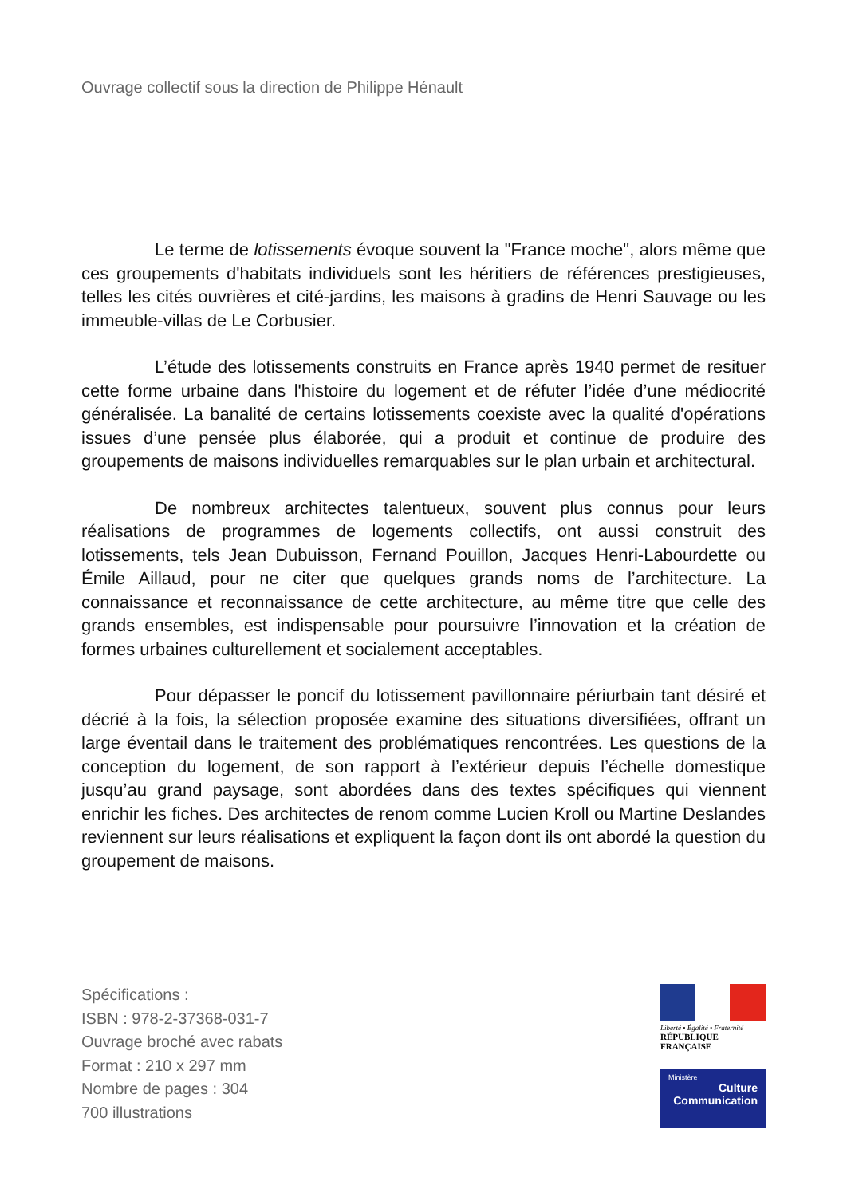Ouvrage collectif sous la direction de Philippe Hénault
Le terme de lotissements évoque souvent la "France moche", alors même que ces groupements d'habitats individuels sont les héritiers de références prestigieuses, telles les cités ouvrières et cité-jardins, les maisons à gradins de Henri Sauvage ou les immeuble-villas de Le Corbusier.
L’étude des lotissements construits en France après 1940 permet de resituer cette forme urbaine dans l'histoire du logement et de réfuter l’idée d’une médiocrité généralisée. La banalité de certains lotissements coexiste avec la qualité d'opérations issues d’une pensée plus élaborée, qui a produit et continue de produire des groupements de maisons individuelles remarquables sur le plan urbain et architectural.
De nombreux architectes talentueux, souvent plus connus pour leurs réalisations de programmes de logements collectifs, ont aussi construit des lotissements, tels Jean Dubuisson, Fernand Pouillon, Jacques Henri-Labourdette ou Émile Aillaud, pour ne citer que quelques grands noms de l’architecture. La connaissance et reconnaissance de cette architecture, au même titre que celle des grands ensembles, est indispensable pour poursuivre l’innovation et la création de formes urbaines culturellement et socialement acceptables.
Pour dépasser le poncif du lotissement pavillonnaire périurbain tant désiré et décrié à la fois, la sélection proposée examine des situations diversifiées, offrant un large éventail dans le traitement des problématiques rencontrées. Les questions de la conception du logement, de son rapport à l’extérieur depuis l’échelle domestique jusqu’au grand paysage, sont abordées dans des textes spécifiques qui viennent enrichir les fiches. Des architectes de renom comme Lucien Kroll ou Martine Deslandes reviennent sur leurs réalisations et expliquent la façon dont ils ont abordé la question du groupement de maisons.
Spécifications :
ISBN : 978-2-37368-031-7
Ouvrage broché avec rabats
Format : 210 x 297 mm
Nombre de pages : 304
700 illustrations
Liberté • Égalité • Fraternité
RÉPUBLIQUE FRANÇAISE
Ministère
Culture
Communication